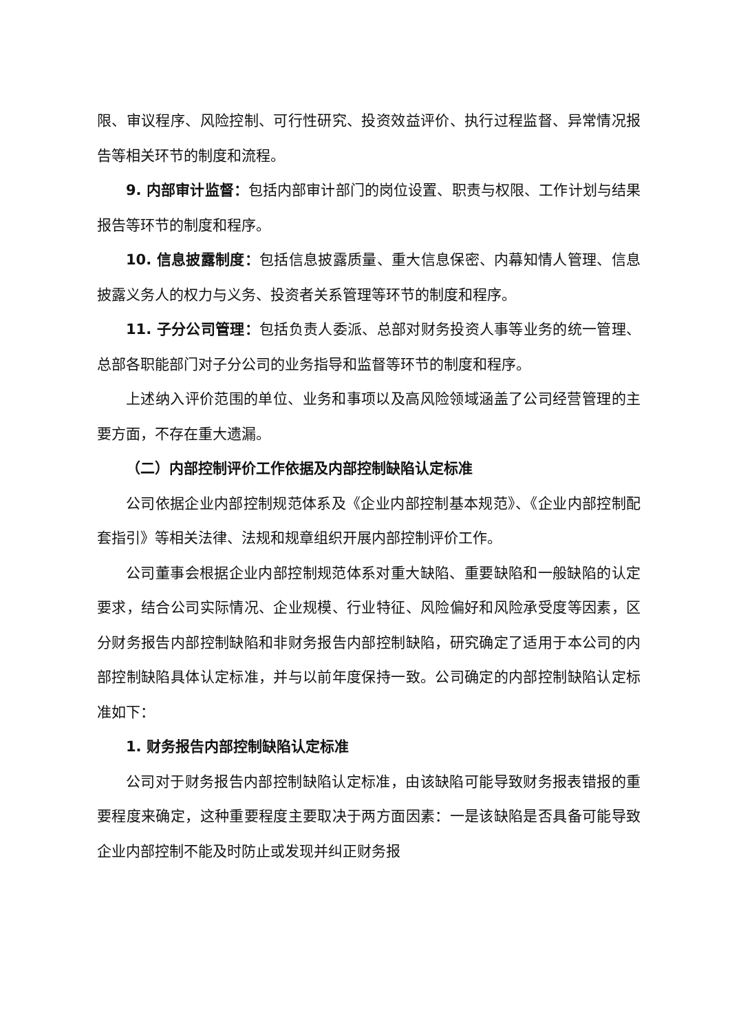限、审议程序、风险控制、可行性研究、投资效益评价、执行过程监督、异常情况报告等相关环节的制度和流程。
9. 内部审计监督：包括内部审计部门的岗位设置、职责与权限、工作计划与结果报告等环节的制度和程序。
10. 信息披露制度：包括信息披露质量、重大信息保密、内幕知情人管理、信息披露义务人的权力与义务、投资者关系管理等环节的制度和程序。
11. 子分公司管理：包括负责人委派、总部对财务投资人事等业务的统一管理、总部各职能部门对子分公司的业务指导和监督等环节的制度和程序。
上述纳入评价范围的单位、业务和事项以及高风险领域涵盖了公司经营管理的主要方面，不存在重大遗漏。
（二）内部控制评价工作依据及内部控制缺陷认定标准
公司依据企业内部控制规范体系及《企业内部控制基本规范》、《企业内部控制配套指引》等相关法律、法规和规章组织开展内部控制评价工作。
公司董事会根据企业内部控制规范体系对重大缺陷、重要缺陷和一般缺陷的认定要求，结合公司实际情况、企业规模、行业特征、风险偏好和风险承受度等因素，区分财务报告内部控制缺陷和非财务报告内部控制缺陷，研究确定了适用于本公司的内部控制缺陷具体认定标准，并与以前年度保持一致。公司确定的内部控制缺陷认定标准如下：
1. 财务报告内部控制缺陷认定标准
公司对于财务报告内部控制缺陷认定标准，由该缺陷可能导致财务报表错报的重要程度来确定，这种重要程度主要取决于两方面因素：一是该缺陷是否具备可能导致企业内部控制不能及时防止或发现并纠正财务报